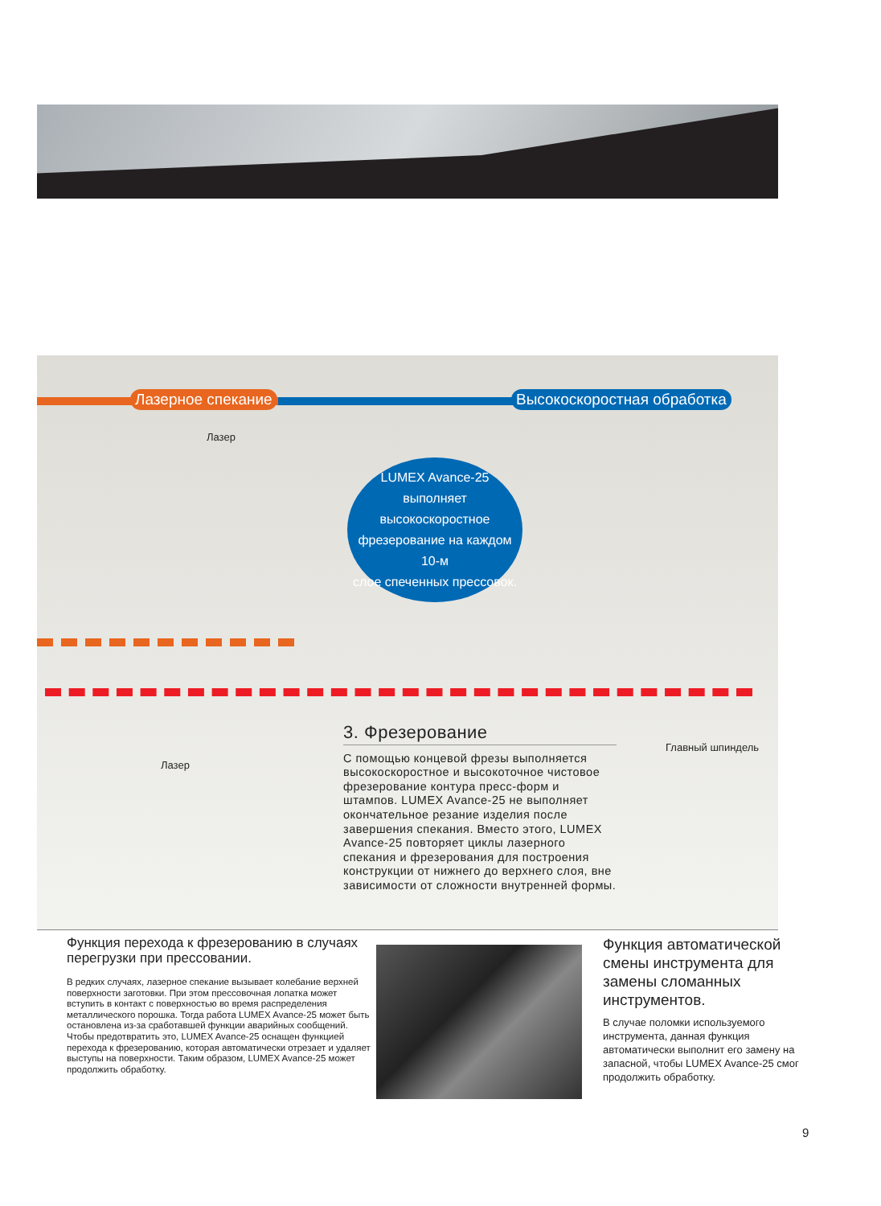Лазерное спекание Высокоскоростная обработка
Лазер
LUMEX Avance-25
выполняет высокоскоростное
фрезерование на каждом 10-м
слое спеченных прессовок.
Лазер
Главный шпиндель
3. Фрезерование
С помощью концевой фрезы выполняется высокоскоростное и высокоточное чистовое фрезерование контура пресс-форм и штампов. LUMEX Avance-25 не выполняет окончательное резание изделия после завершения спекания. Вместо этого, LUMEX Avance-25 повторяет циклы лазерного спекания и фрезерования для построения конструкции от нижнего до верхнего слоя, вне зависимости от сложности внутренней формы.
Функция перехода к фрезерованию в случаях перегрузки при прессовании.
В редких случаях, лазерное спекание вызывает колебание верхней поверхности заготовки. При этом прессовочная лопатка может вступить в контакт с поверхностью во время распределения металлического порошка. Тогда работа LUMEX Avance-25 может быть остановлена из-за сработавшей функции аварийных сообщений. Чтобы предотвратить это, LUMEX Avance-25 оснащен функцией перехода к фрезерованию, которая автоматически отрезает и удаляет выступы на поверхности. Таким образом, LUMEX Avance-25 может продолжить обработку.
Функция автоматической смены инструмента для замены сломанных инструментов.
В случае поломки используемого инструмента, данная функция автоматически выполнит его замену на запасной, чтобы LUMEX Avance-25 смог продолжить обработку.
9